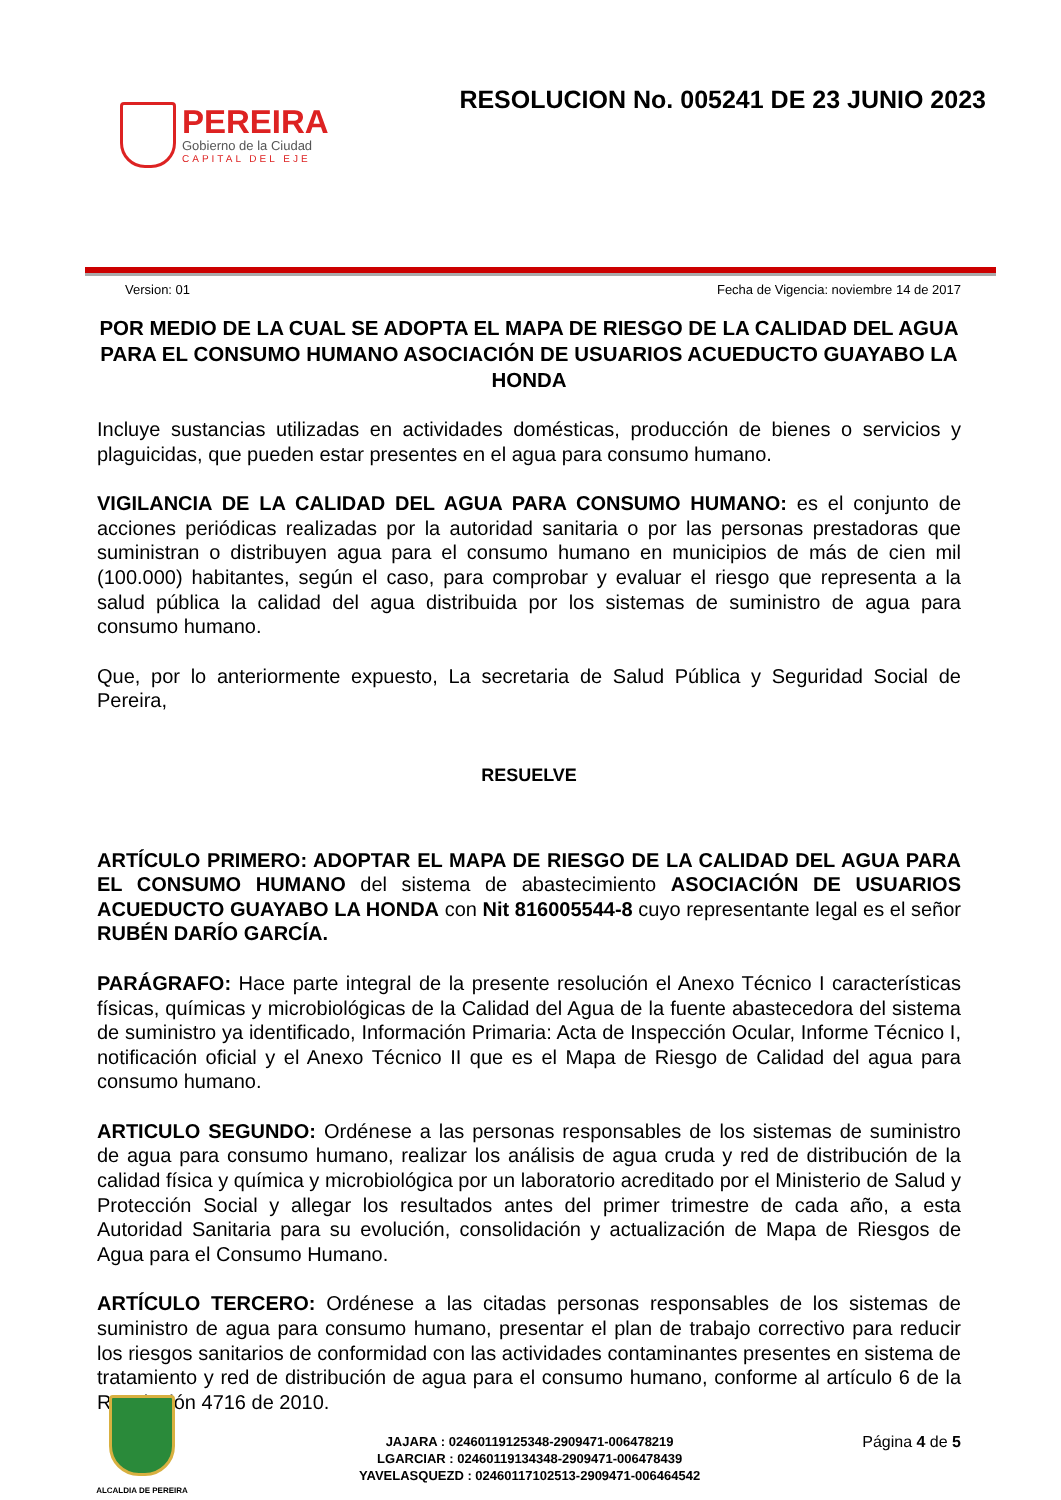PEREIRA
Gobierno de la Ciudad
CAPITAL DEL EJE
RESOLUCION No. 005241 DE 23 JUNIO 2023
Version: 01 Fecha de Vigencia: noviembre 14 de 2017
POR MEDIO DE LA CUAL SE ADOPTA EL MAPA DE RIESGO DE LA CALIDAD DEL AGUA PARA EL CONSUMO HUMANO ASOCIACIÓN DE USUARIOS ACUEDUCTO GUAYABO LA HONDA
Incluye sustancias utilizadas en actividades domésticas, producción de bienes o servicios y plaguicidas, que pueden estar presentes en el agua para consumo humano.
VIGILANCIA DE LA CALIDAD DEL AGUA PARA CONSUMO HUMANO: es el conjunto de acciones periódicas realizadas por la autoridad sanitaria o por las personas prestadoras que suministran o distribuyen agua para el consumo humano en municipios de más de cien mil (100.000) habitantes, según el caso, para comprobar y evaluar el riesgo que representa a la salud pública la calidad del agua distribuida por los sistemas de suministro de agua para consumo humano.
Que, por lo anteriormente expuesto, La secretaria de Salud Pública y Seguridad Social de Pereira,
RESUELVE
ARTÍCULO PRIMERO: ADOPTAR EL MAPA DE RIESGO DE LA CALIDAD DEL AGUA PARA EL CONSUMO HUMANO del sistema de abastecimiento ASOCIACIÓN DE USUARIOS ACUEDUCTO GUAYABO LA HONDA con Nit 816005544-8 cuyo representante legal es el señor RUBÉN DARÍO GARCÍA.
PARÁGRAFO: Hace parte integral de la presente resolución el Anexo Técnico I características físicas, químicas y microbiológicas de la Calidad del Agua de la fuente abastecedora del sistema de suministro ya identificado, Información Primaria: Acta de Inspección Ocular, Informe Técnico I, notificación oficial y el Anexo Técnico II que es el Mapa de Riesgo de Calidad del agua para consumo humano.
ARTICULO SEGUNDO: Ordénese a las personas responsables de los sistemas de suministro de agua para consumo humano, realizar los análisis de agua cruda y red de distribución de la calidad física y química y microbiológica por un laboratorio acreditado por el Ministerio de Salud y Protección Social y allegar los resultados antes del primer trimestre de cada año, a esta Autoridad Sanitaria para su evolución, consolidación y actualización de Mapa de Riesgos de Agua para el Consumo Humano.
ARTÍCULO TERCERO: Ordénese a las citadas personas responsables de los sistemas de suministro de agua para consumo humano, presentar el plan de trabajo correctivo para reducir los riesgos sanitarios de conformidad con las actividades contaminantes presentes en sistema de tratamiento y red de distribución de agua para el consumo humano, conforme al artículo 6 de la Resolución 4716 de 2010.
ALCALDIA DE PEREIRA
JAJARA : 02460119125348-2909471-006478219
LGARCIAR : 02460119134348-2909471-006478439
YAVELASQUEZD : 02460117102513-2909471-006464542
Página 4 de 5